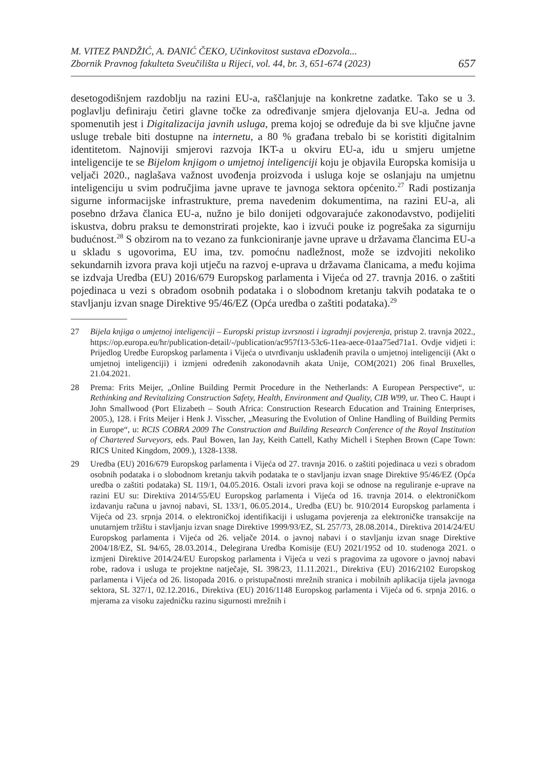M. VITEZ PANDŽIĆ, A. ĐANIĆ ČEKO, Učinkovitost sustava eDozvola...
Zbornik Pravnog fakulteta Sveučilišta u Rijeci, vol. 44, br. 3, 651-674 (2023)
657
desetogodišnjem razdoblju na razini EU-a, raščlanjuje na konkretne zadatke. Tako se u 3. poglavlju definiraju četiri glavne točke za određivanje smjera djelovanja EU-a. Jedna od spomenutih jest i Digitalizacija javnih usluga, prema kojoj se određuje da bi sve ključne javne usluge trebale biti dostupne na internetu, a 80 % građana trebalo bi se koristiti digitalnim identitetom. Najnoviji smjerovi razvoja IKT-a u okviru EU-a, idu u smjeru umjetne inteligencije te se Bijelom knjigom o umjetnoj inteligenciji koju je objavila Europska komisija u veljači 2020., naglašava važnost uvođenja proizvoda i usluga koje se oslanjaju na umjetnu inteligenciju u svim područjima javne uprave te javnoga sektora općenito.<sup>27</sup> Radi postizanja sigurne informacijske infrastrukture, prema navedenim dokumentima, na razini EU-a, ali posebno država članica EU-a, nužno je bilo donijeti odgovarajuće zakonodavstvo, podijeliti iskustva, dobru praksu te demonstrirati projekte, kao i izvući pouke iz pogrešaka za sigurniju budućnost.<sup>28</sup> S obzirom na to vezano za funkcioniranje javne uprave u državama člancima EU-a u skladu s ugovorima, EU ima, tzv. pomoćnu nadležnost, može se izdvojiti nekoliko sekundarnih izvora prava koji utječu na razvoj e-uprava u državama članicama, a među kojima se izdvaja Uredba (EU) 2016/679 Europskog parlamenta i Vijeća od 27. travnja 2016. o zaštiti pojedinaca u vezi s obradom osobnih podataka i o slobodnom kretanju takvih podataka te o stavljanju izvan snage Direktive 95/46/EZ (Opća uredba o zaštiti podataka).<sup>29</sup>
27 Bijela knjiga o umjetnoj inteligenciji – Europski pristup izvrsnosti i izgradnji povjerenja, pristup 2. travnja 2022., https://op.europa.eu/hr/publication-detail/-/publication/ac957f13-53c6-11ea-aece-01aa75ed71a1. Ovdje vidjeti i: Prijedlog Uredbe Europskog parlamenta i Vijeća o utvrđivanju usklađenih pravila o umjetnoj inteligenciji (Akt o umjetnoj inteligenciji) i izmjeni određenih zakonodavnih akata Unije, COM(2021) 206 final Bruxelles, 21.04.2021.
28 Prema: Frits Meijer, „Online Building Permit Procedure in the Netherlands: A European Perspective“, u: Rethinking and Revitalizing Construction Safety, Health, Environment and Quality, CIB W99, ur. Theo C. Haupt i John Smallwood (Port Elizabeth – South Africa: Construction Research Education and Training Enterprises, 2005.), 128. i Frits Meijer i Henk J. Visscher, „Measuring the Evolution of Online Handling of Building Permits in Europe“, u: RCIS COBRA 2009 The Construction and Building Research Conference of the Royal Institution of Chartered Surveyors, eds. Paul Bowen, Ian Jay, Keith Cattell, Kathy Michell i Stephen Brown (Cape Town: RICS United Kingdom, 2009.), 1328-1338.
29 Uredba (EU) 2016/679 Europskog parlamenta i Vijeća od 27. travnja 2016. o zaštiti pojedinaca u vezi s obradom osobnih podataka i o slobodnom kretanju takvih podataka te o stavljanju izvan snage Direktive 95/46/EZ (Opća uredba o zaštiti podataka) SL 119/1, 04.05.2016. Ostali izvori prava koji se odnose na reguliranje e-uprave na razini EU su: Direktiva 2014/55/EU Europskog parlamenta i Vijeća od 16. travnja 2014. o elektroničkom izdavanju računa u javnoj nabavi, SL 133/1, 06.05.2014., Uredba (EU) br. 910/2014 Europskog parlamenta i Vijeća od 23. srpnja 2014. o elektroničkoj identifikaciji i uslugama povjerenja za elektroničke transakcije na unutarnjem tržištu i stavljanju izvan snage Direktive 1999/93/EZ, SL 257/73, 28.08.2014., Direktiva 2014/24/EU Europskog parlamenta i Vijeća od 26. veljače 2014. o javnoj nabavi i o stavljanju izvan snage Direktive 2004/18/EZ, SL 94/65, 28.03.2014., Delegirana Uredba Komisije (EU) 2021/1952 od 10. studenoga 2021. o izmjeni Direktive 2014/24/EU Europskog parlamenta i Vijeća u vezi s pragovima za ugovore o javnoj nabavi robe, radova i usluga te projektne natječaje, SL 398/23, 11.11.2021., Direktiva (EU) 2016/2102 Europskog parlamenta i Vijeća od 26. listopada 2016. o pristupačnosti mrežnih stranica i mobilnih aplikacija tijela javnoga sektora, SL 327/1, 02.12.2016., Direktiva (EU) 2016/1148 Europskog parlamenta i Vijeća od 6. srpnja 2016. o mjerama za visoku zajedničku razinu sigurnosti mrežnih i